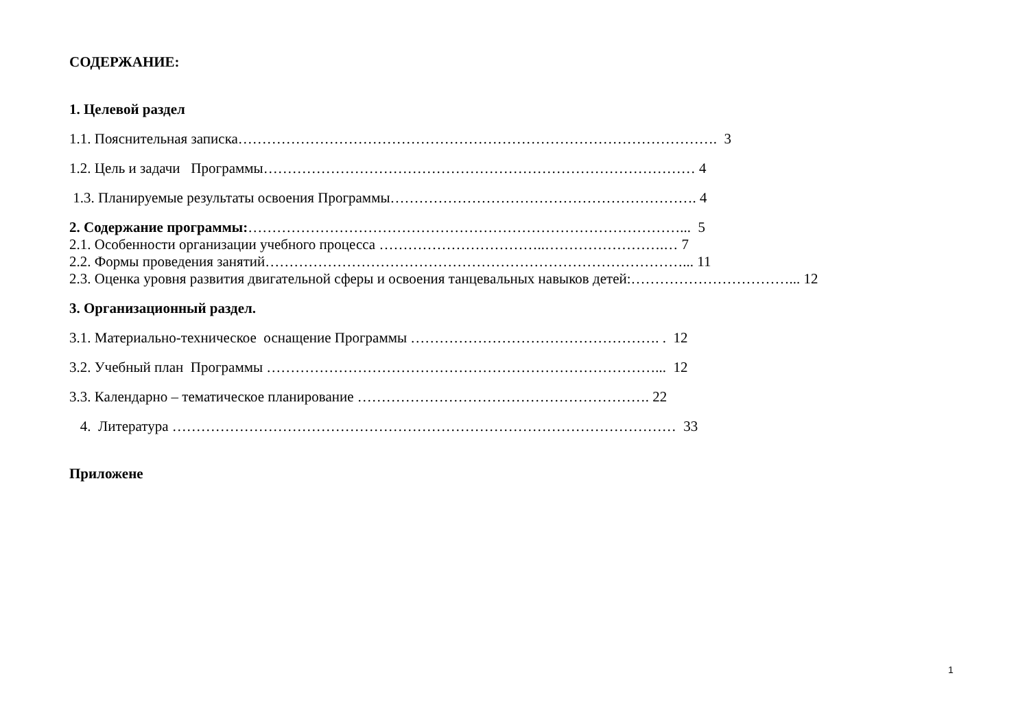СОДЕРЖАНИЕ:
1. Целевой раздел
1.1. Пояснительная записка………………………………………………………………………………………. 3
1.2. Цель и задачи Программы……………………………………………………………………………… 4
1.3. Планируемые результаты освоения Программы………………………………………………………. 4
2. Содержание программы:………………………………………………………………………………... 5
2.1. Особенности организации учебного процесса ……………………………..…………………….… 7
2.2. Формы проведения занятий……………………………………………………………………………... 11
2.3. Оценка уровня развития двигательной сферы и освоения танцевальных навыков детей:……………………………... 12
3. Организационный раздел.
3.1. Материально-техническое оснащение Программы ……………………………………………. . 12
3.2. Учебный план Программы ………………………………………………………………………... 12
3.3. Календарно – тематическое планирование ……………………………………………………. 22
4. Литература …………………………………………………………………………………………… 33
Приложене
1